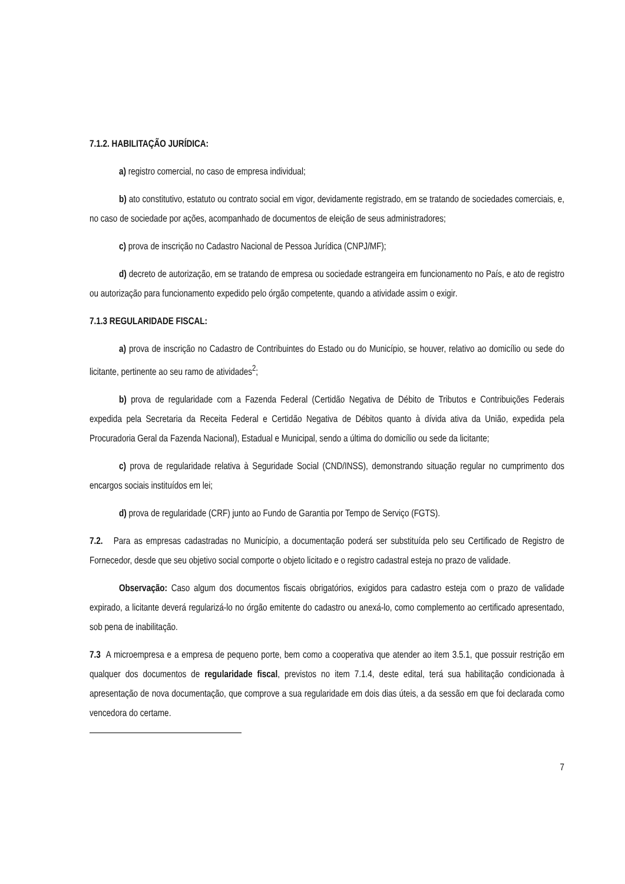7.1.2. HABILITAÇÃO JURÍDICA:
a) registro comercial, no caso de empresa individual;
b) ato constitutivo, estatuto ou contrato social em vigor, devidamente registrado, em se tratando de sociedades comerciais, e, no caso de sociedade por ações, acompanhado de documentos de eleição de seus administradores;
c) prova de inscrição no Cadastro Nacional de Pessoa Jurídica (CNPJ/MF);
d) decreto de autorização, em se tratando de empresa ou sociedade estrangeira em funcionamento no País, e ato de registro ou autorização para funcionamento expedido pelo órgão competente, quando a atividade assim o exigir.
7.1.3 REGULARIDADE FISCAL:
a) prova de inscrição no Cadastro de Contribuintes do Estado ou do Município, se houver, relativo ao domicílio ou sede do licitante, pertinente ao seu ramo de atividades<sup>2</sup>;
b) prova de regularidade com a Fazenda Federal (Certidão Negativa de Débito de Tributos e Contribuições Federais expedida pela Secretaria da Receita Federal e Certidão Negativa de Débitos quanto à dívida ativa da União, expedida pela Procuradoria Geral da Fazenda Nacional), Estadual e Municipal, sendo a última do domicílio ou sede da licitante;
c) prova de regularidade relativa à Seguridade Social (CND/INSS), demonstrando situação regular no cumprimento dos encargos sociais instituídos em lei;
d) prova de regularidade (CRF) junto ao Fundo de Garantia por Tempo de Serviço (FGTS).
7.2. Para as empresas cadastradas no Município, a documentação poderá ser substituída pelo seu Certificado de Registro de Fornecedor, desde que seu objetivo social comporte o objeto licitado e o registro cadastral esteja no prazo de validade.
Observação: Caso algum dos documentos fiscais obrigatórios, exigidos para cadastro esteja com o prazo de validade expirado, a licitante deverá regularizá-lo no órgão emitente do cadastro ou anexá-lo, como complemento ao certificado apresentado, sob pena de inabilitação.
7.3 A microempresa e a empresa de pequeno porte, bem como a cooperativa que atender ao item 3.5.1, que possuir restrição em qualquer dos documentos de regularidade fiscal, previstos no item 7.1.4, deste edital, terá sua habilitação condicionada à apresentação de nova documentação, que comprove a sua regularidade em dois dias úteis, a da sessão em que foi declarada como vencedora do certame.
7